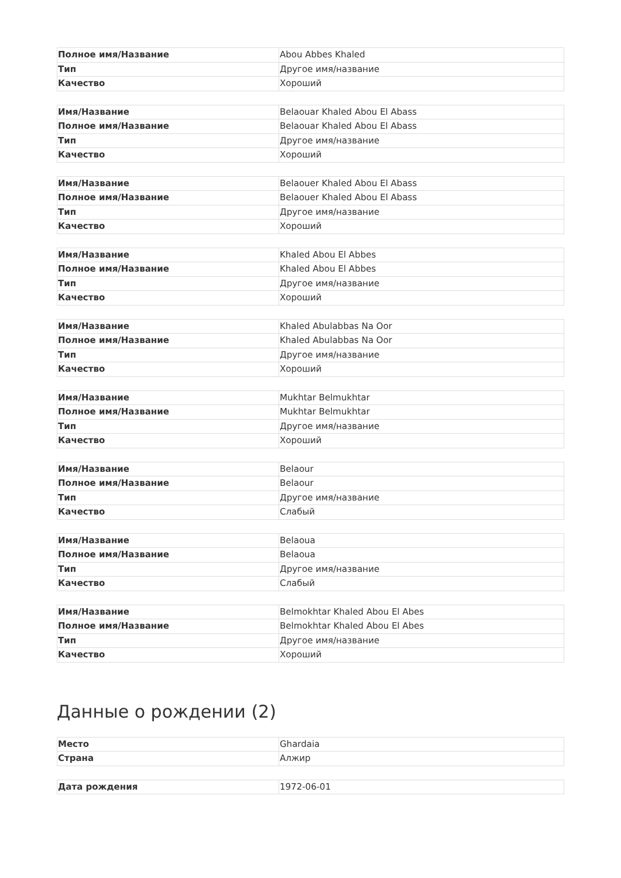| Полное имя/Название | Abou Abbes Khaled |
| Тип | Другое имя/название |
| Качество | Хороший |
| Имя/Название | Belaouar Khaled Abou El Abass |
| Полное имя/Название | Belaouar Khaled Abou El Abass |
| Тип | Другое имя/название |
| Качество | Хороший |
| Имя/Название | Belaouer Khaled Abou El Abass |
| Полное имя/Название | Belaouer Khaled Abou El Abass |
| Тип | Другое имя/название |
| Качество | Хороший |
| Имя/Название | Khaled Abou El Abbes |
| Полное имя/Название | Khaled Abou El Abbes |
| Тип | Другое имя/название |
| Качество | Хороший |
| Имя/Название | Khaled Abulabbas Na Oor |
| Полное имя/Название | Khaled Abulabbas Na Oor |
| Тип | Другое имя/название |
| Качество | Хороший |
| Имя/Название | Mukhtar Belmukhtar |
| Полное имя/Название | Mukhtar Belmukhtar |
| Тип | Другое имя/название |
| Качество | Хороший |
| Имя/Название | Belaour |
| Полное имя/Название | Belaour |
| Тип | Другое имя/название |
| Качество | Слабый |
| Имя/Название | Belaoua |
| Полное имя/Название | Belaoua |
| Тип | Другое имя/название |
| Качество | Слабый |
| Имя/Название | Belmokhtar Khaled Abou El Abes |
| Полное имя/Название | Belmokhtar Khaled Abou El Abes |
| Тип | Другое имя/название |
| Качество | Хороший |
Данные о рождении (2)
| Место | Ghardaia |
| Страна | Алжир |
| Дата рождения | 1972-06-01 |